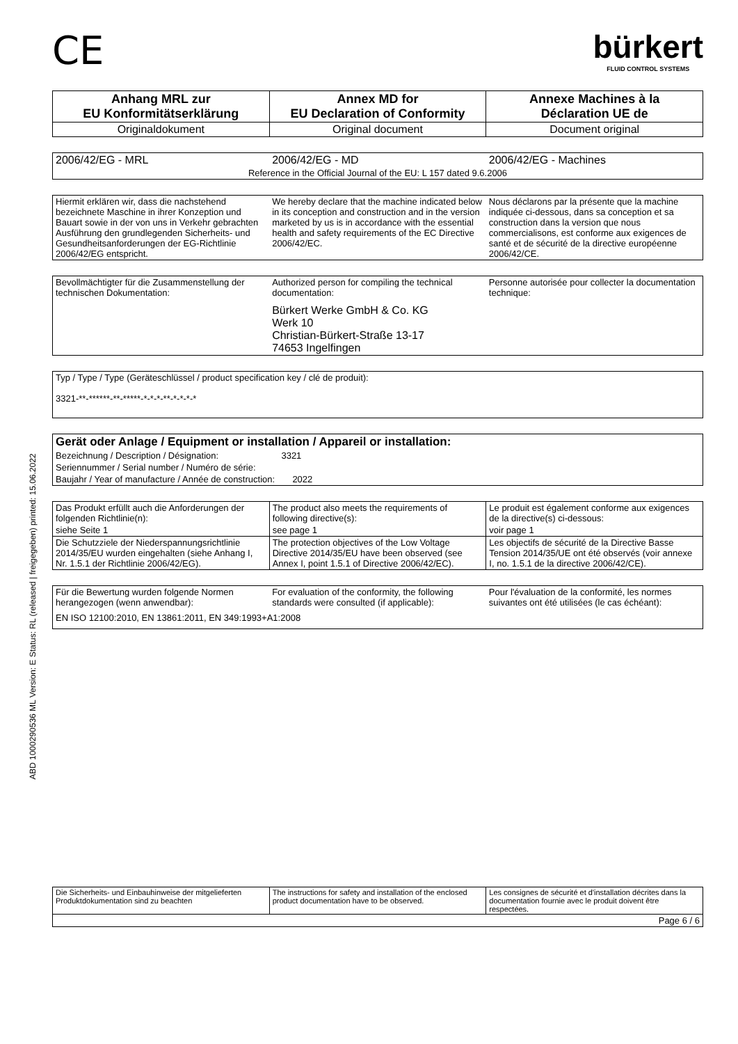ABD 1000290536 ML Version: E Status: RL (released | freigegeben) printed: 15.06.2022
CE
bürkert
FLUID CONTROL SYSTEMS
| Anhang MRL zur EU Konformitätserklärung | Annex MD for EU Declaration of Conformity | Annexe Machines à la Déclaration UE de |
| Originaldokument | Original document | Document original |
| 2006/42/EG - MRL | 2006/42/EG - MD | 2006/42/EG - Machines |
| Reference in the Official Journal of the EU: L 157 dated 9.6.2006 | | |
| Hiermit erklären wir, dass die nachstehend bezeichnete Maschine in ihrer Konzeption und Bauart sowie in der von uns in Verkehr gebrachten Ausführung den grundlegenden Sicherheits- und Gesundheitsanforderungen der EG-Richtlinie 2006/42/EG entspricht. | We hereby declare that the machine indicated below in its conception and construction and in the version marketed by us is in accordance with the essential health and safety requirements of the EC Directive 2006/42/EC. | Nous déclarons par la présente que la machine indiquée ci-dessous, dans sa conception et sa construction dans la version que nous commercialisons, est conforme aux exigences de santé et de sécurité de la directive européenne 2006/42/CE. |
| Bevollmächtigter für die Zusammenstellung der technischen Dokumentation: | Authorized person for compiling the technical documentation: | Personne autorisée pour collecter la documentation technique: |
| | Bürkert Werke GmbH & Co. KG Werk 10 Christian-Bürkert-Straße 13-17 74653 Ingelfingen | |
| Typ / Type / Type (Geräteschlüssel / product specification key / clé de produit): |
| 3321-**-******-**-*****-*-*-*-**-*-*-*-* |
| Gerät oder Anlage / Equipment or installation / Appareil or installation: |
| Bezeichnung / Description / Désignation: 3321 |
| Seriennummer / Serial number / Numéro de série: |
| Baujahr / Year of manufacture / Année de construction: 2022 |
| Das Produkt erfüllt auch die Anforderungen der folgenden Richtlinie(n): | The product also meets the requirements of following directive(s): | Le produit est également conforme aux exigences de la directive(s) ci-dessous: |
| siehe Seite 1 | see page 1 | voir page 1 |
| Die Schutzziele der Niederspannungsrichtlinie 2014/35/EU wurden eingehalten (siehe Anhang I, Nr. 1.5.1 der Richtlinie 2006/42/EG). | The protection objectives of the Low Voltage Directive 2014/35/EU have been observed (see Annex I, point 1.5.1 of Directive 2006/42/EC). | Les objectifs de sécurité de la Directive Basse Tension 2014/35/UE ont été observés (voir annexe I, no. 1.5.1 de la directive 2006/42/CE). |
| Für die Bewertung wurden folgende Normen herangezogen (wenn anwendbar): | For evaluation of the conformity, the following standards were consulted (if applicable): | Pour l'évaluation de la conformité, les normes suivantes ont été utilisées (le cas échéant): |
| EN ISO 12100:2010, EN 13861:2011, EN 349:1993+A1:2008 | | |
| Die Sicherheits- und Einbauhinweise der mitgelieferten Produktdokumentation sind zu beachten | The instructions for safety and installation of the enclosed product documentation have to be observed. | Les consignes de sécurité et d'installation décrites dans la documentation fournie avec le produit doivent être respectées. |
| Page 6 / 6 | | |